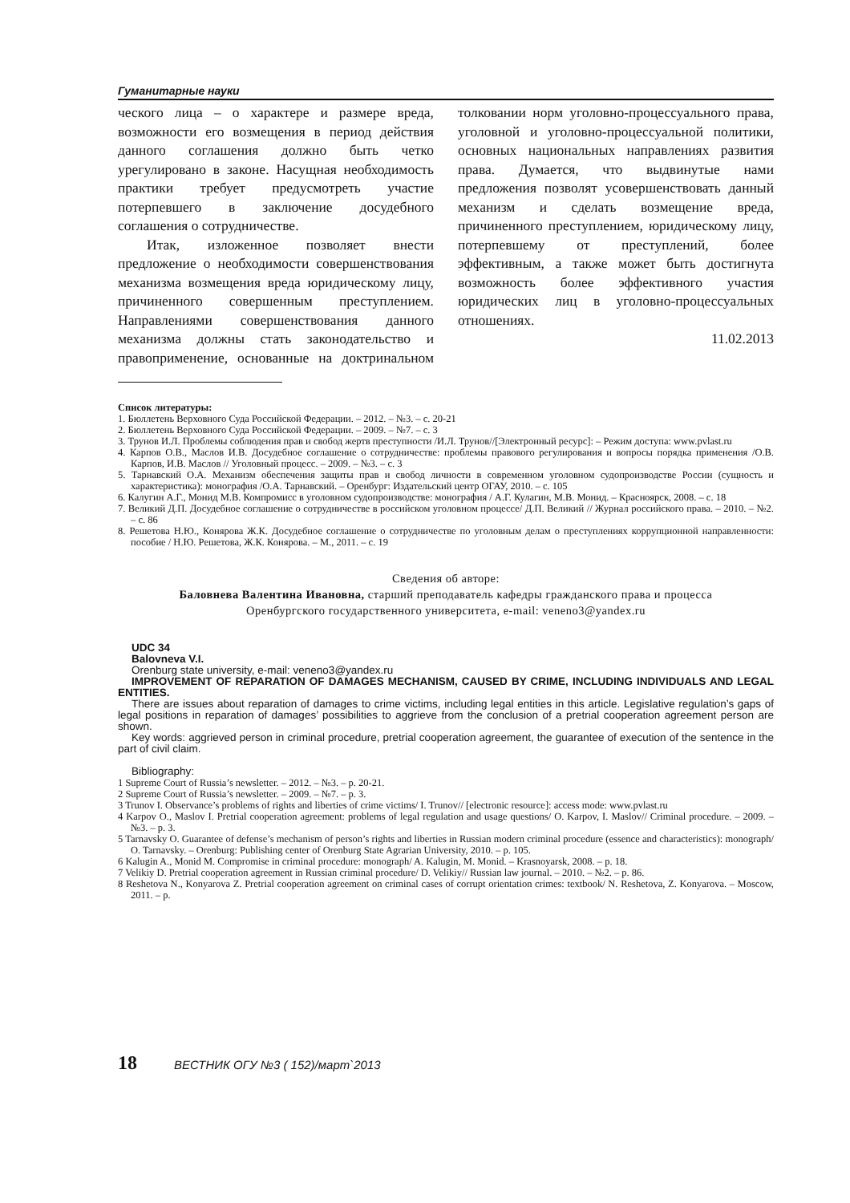Гуманитарные науки
ческого лица – о характере и размере вреда, возможности его возмещения в период действия данного соглашения должно быть четко урегулировано в законе. Насущная необходимость практики требует предусмотреть участие потерпевшего в заключение досудебного соглашения о сотрудничестве.
Итак, изложенное позволяет внести предложение о необходимости совершенствования механизма возмещения вреда юридическому лицу, причиненного совершенным преступлением. Направлениями совершенствования данного механизма должны стать законодательство и правоприменение, основанные на доктринальном толковании норм уголовно-процессуального права, уголовной и уголовно-процессуальной политики, основных национальных направлениях развития права. Думается, что выдвинутые нами предложения позволят усовершенствовать данный механизм и сделать возмещение вреда, причиненного преступлением, юридическому лицу, потерпевшему от преступлений, более эффективным, а также может быть достигнута возможность более эффективного участия юридических лиц в уголовно-процессуальных отношениях.
11.02.2013
Список литературы:
1. Бюллетень Верховного Суда Российской Федерации. – 2012. – №3. – с. 20-21
2. Бюллетень Верховного Суда Российской Федерации. – 2009. – №7. – с. 3
3. Трунов И.Л. Проблемы соблюдения прав и свобод жертв преступности /И.Л. Трунов//[Электронный ресурс]: – Режим доступа: www.pvlast.ru
4. Карпов О.В., Маслов И.В. Досудебное соглашение о сотрудничестве: проблемы правового регулирования и вопросы порядка применения /О.В. Карпов, И.В. Маслов // Уголовный процесс. – 2009. – №3. – с. 3
5. Тарнавский О.А. Механизм обеспечения защиты прав и свобод личности в современном уголовном судопроизводстве России (сущность и характеристика): монография /О.А. Тарнавский. – Оренбург: Издательский центр ОГАУ, 2010. – с. 105
6. Калугин А.Г., Монид М.В. Компромисс в уголовном судопроизводстве: монография / А.Г. Кулагин, М.В. Монид. – Красноярск, 2008. – с. 18
7. Великий Д.П. Досудебное соглашение о сотрудничестве в российском уголовном процессе/ Д.П. Великий // Журнал российского права. – 2010. – №2. – с. 86
8. Решетова Н.Ю., Конярова Ж.К. Досудебное соглашение о сотрудничестве по уголовным делам о преступлениях коррупционной направленности: пособие / Н.Ю. Решетова, Ж.К. Конярова. – М., 2011. – с. 19
Сведения об авторе:
Баловнева Валентина Ивановна, старший преподаватель кафедры гражданского права и процесса
Оренбургского государственного университета, e-mail: veneno3@yandex.ru
UDC 34
Balovneva V.I.
Orenburg state university, e-mail: veneno3@yandex.ru
IMPROVEMENT OF REPARATION OF DAMAGES MECHANISM, CAUSED BY CRIME, INCLUDING INDIVIDUALS AND LEGAL ENTITIES.
There are issues about reparation of damages to crime victims, including legal entities in this article. Legislative regulation’s gaps of legal positions in reparation of damages’ possibilities to aggrieve from the conclusion of a pretrial cooperation agreement person are shown.
Key words: aggrieved person in criminal procedure, pretrial cooperation agreement, the guarantee of execution of the sentence in the part of civil claim.
Bibliography:
1 Supreme Court of Russia’s newsletter. – 2012. – №3. – p. 20-21.
2 Supreme Court of Russia’s newsletter. – 2009. – №7. – p. 3.
3 Trunov I. Observance’s problems of rights and liberties of crime victims/ I. Trunov// [electronic resource]: access mode: www.pvlast.ru
4 Karpov O., Maslov I. Pretrial cooperation agreement: problems of legal regulation and usage questions/ O. Karpov, I. Maslov// Criminal procedure. – 2009. – №3. – p. 3.
5 Tarnavsky O. Guarantee of defense’s mechanism of person’s rights and liberties in Russian modern criminal procedure (essence and characteristics): monograph/ O. Tarnavsky. – Orenburg: Publishing center of Orenburg State Agrarian University, 2010. – p. 105.
6 Kalugin A., Monid M. Compromise in criminal procedure: monograph/ A. Kalugin, M. Monid. – Krasnoyarsk, 2008. – p. 18.
7 Velikiy D. Pretrial cooperation agreement in Russian criminal procedure/ D. Velikiy// Russian law journal. – 2010. – №2. – p. 86.
8 Reshetova N., Konyarova Z. Pretrial cooperation agreement on criminal cases of corrupt orientation crimes: textbook/ N. Reshetova, Z. Konyarova. – Moscow, 2011. – p.
18 ВЕСТНИК ОГУ №3 ( 152)/март`2013